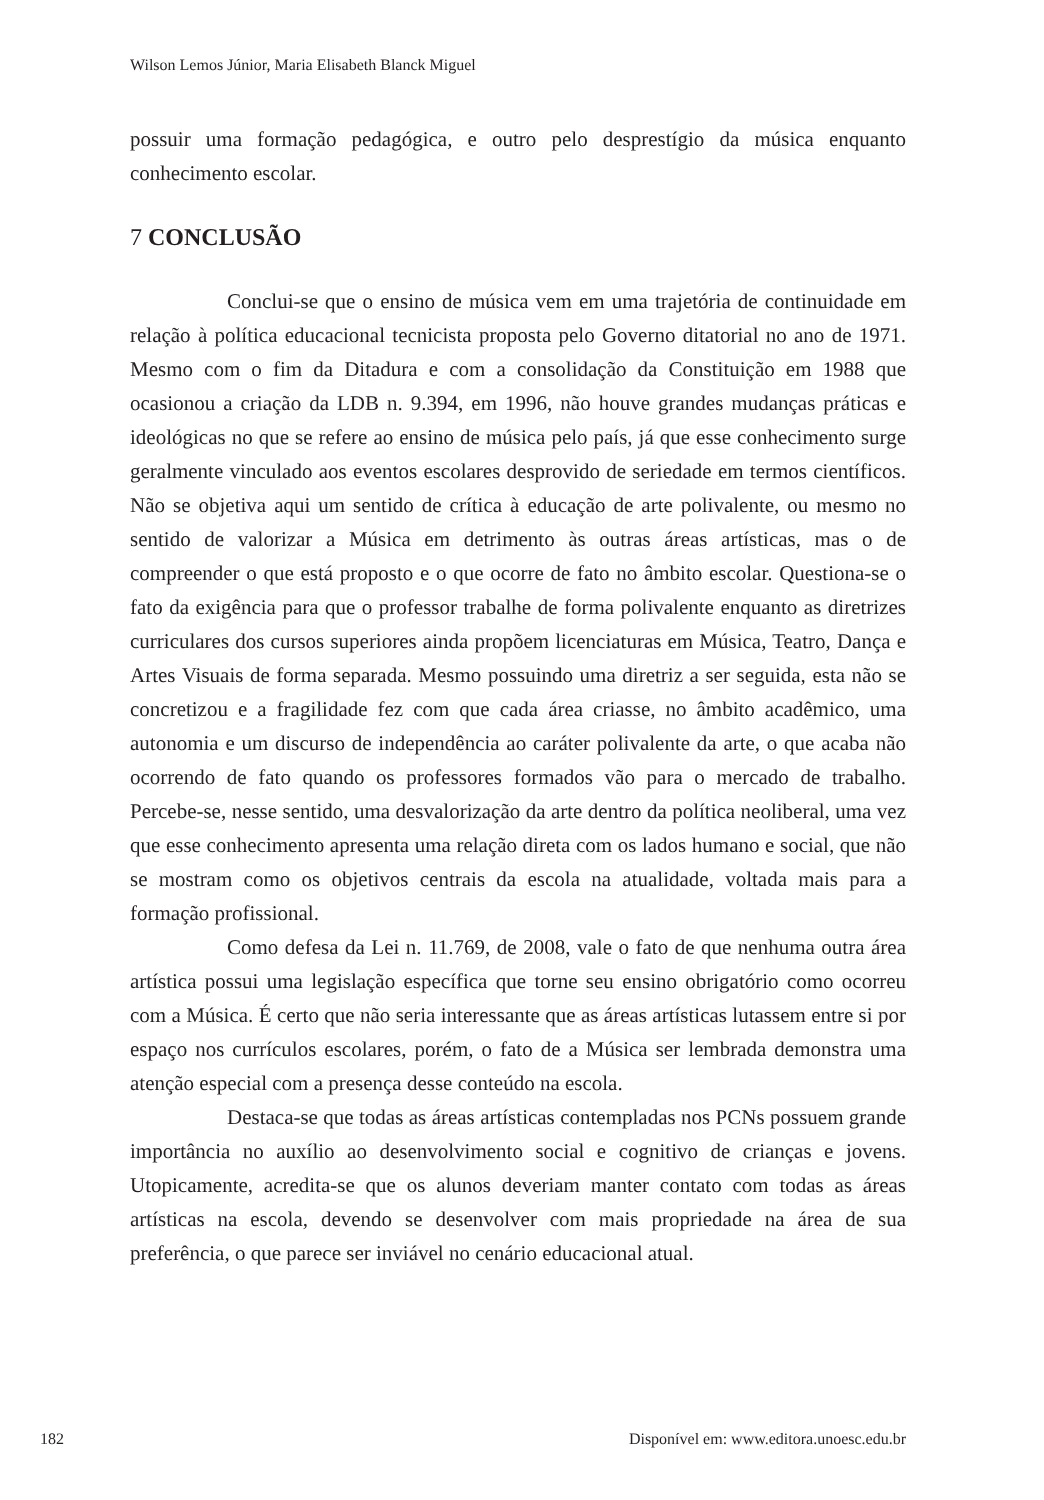Wilson Lemos Júnior, Maria Elisabeth Blanck Miguel
possuir uma formação pedagógica, e outro pelo desprestígio da música enquanto conhecimento escolar.
7 CONCLUSÃO
Conclui-se que o ensino de música vem em uma trajetória de continuidade em relação à política educacional tecnicista proposta pelo Governo ditatorial no ano de 1971. Mesmo com o fim da Ditadura e com a consolidação da Constituição em 1988 que ocasionou a criação da LDB n. 9.394, em 1996, não houve grandes mudanças práticas e ideológicas no que se refere ao ensino de música pelo país, já que esse conhecimento surge geralmente vinculado aos eventos escolares desprovido de seriedade em termos científicos. Não se objetiva aqui um sentido de crítica à educação de arte polivalente, ou mesmo no sentido de valorizar a Música em detrimento às outras áreas artísticas, mas o de compreender o que está proposto e o que ocorre de fato no âmbito escolar. Questiona-se o fato da exigência para que o professor trabalhe de forma polivalente enquanto as diretrizes curriculares dos cursos superiores ainda propõem licenciaturas em Música, Teatro, Dança e Artes Visuais de forma separada. Mesmo possuindo uma diretriz a ser seguida, esta não se concretizou e a fragilidade fez com que cada área criasse, no âmbito acadêmico, uma autonomia e um discurso de independência ao caráter polivalente da arte, o que acaba não ocorrendo de fato quando os professores formados vão para o mercado de trabalho. Percebe-se, nesse sentido, uma desvalorização da arte dentro da política neoliberal, uma vez que esse conhecimento apresenta uma relação direta com os lados humano e social, que não se mostram como os objetivos centrais da escola na atualidade, voltada mais para a formação profissional.
Como defesa da Lei n. 11.769, de 2008, vale o fato de que nenhuma outra área artística possui uma legislação específica que torne seu ensino obrigatório como ocorreu com a Música. É certo que não seria interessante que as áreas artísticas lutassem entre si por espaço nos currículos escolares, porém, o fato de a Música ser lembrada demonstra uma atenção especial com a presença desse conteúdo na escola.
Destaca-se que todas as áreas artísticas contempladas nos PCNs possuem grande importância no auxílio ao desenvolvimento social e cognitivo de crianças e jovens. Utopicamente, acredita-se que os alunos deveriam manter contato com todas as áreas artísticas na escola, devendo se desenvolver com mais propriedade na área de sua preferência, o que parece ser inviável no cenário educacional atual.
182 Disponível em: www.editora.unoesc.edu.br